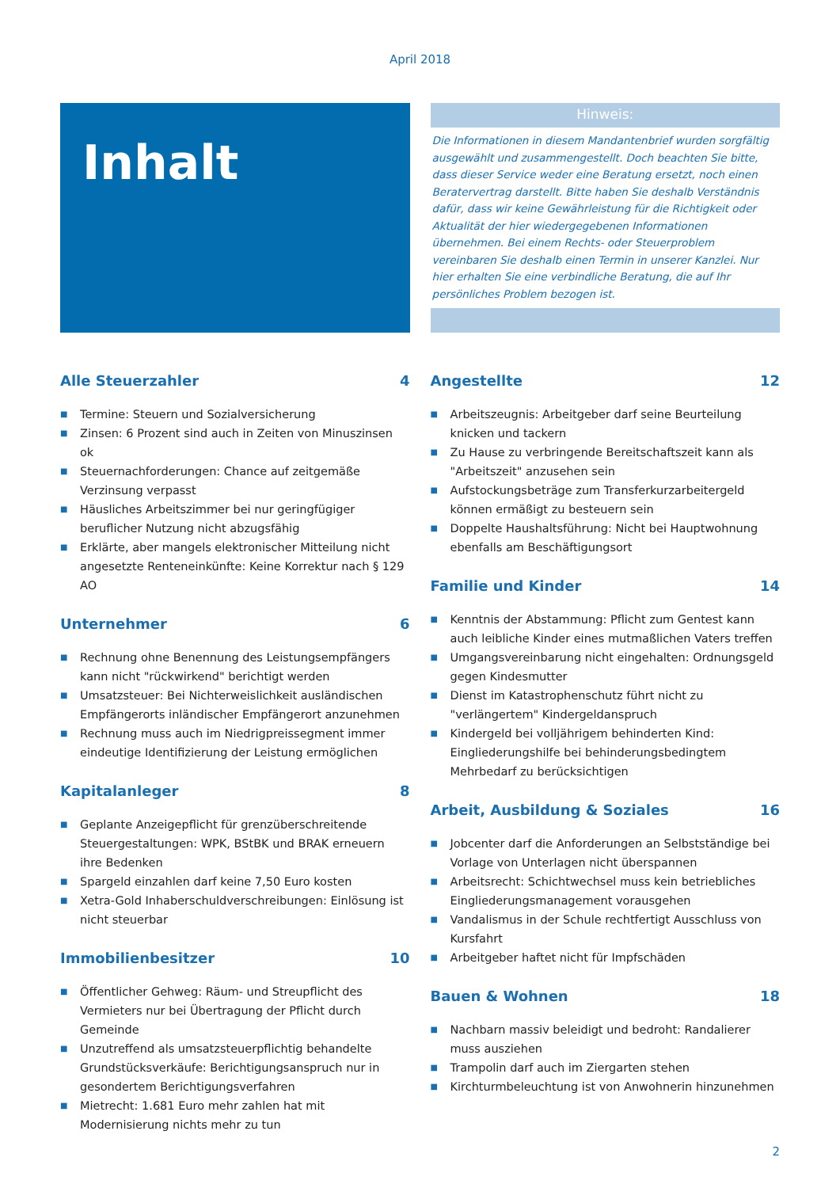April 2018
Inhalt
Hinweis:
Die Informationen in diesem Mandantenbrief wurden sorgfältig ausgewählt und zusammengestellt. Doch beachten Sie bitte, dass dieser Service weder eine Beratung ersetzt, noch einen Beratervertrag darstellt. Bitte haben Sie deshalb Verständnis dafür, dass wir keine Gewährleistung für die Richtigkeit oder Aktualität der hier wiedergegebenen Informationen übernehmen. Bei einem Rechts- oder Steuerproblem vereinbaren Sie deshalb einen Termin in unserer Kanzlei. Nur hier erhalten Sie eine verbindliche Beratung, die auf Ihr persönliches Problem bezogen ist.
Alle Steuerzahler 4
■ Termine: Steuern und Sozialversicherung
■ Zinsen: 6 Prozent sind auch in Zeiten von Minuszinsen ok
■ Steuernachforderungen: Chance auf zeitgemäße Verzinsung verpasst
■ Häusliches Arbeitszimmer bei nur geringfügiger beruflicher Nutzung nicht abzugsfähig
■ Erklärte, aber mangels elektronischer Mitteilung nicht angesetzte Renteneinkünfte: Keine Korrektur nach § 129 AO
Unternehmer 6
■ Rechnung ohne Benennung des Leistungsempfängers kann nicht "rückwirkend" berichtigt werden
■ Umsatzsteuer: Bei Nichterweislichkeit ausländischen Empfängerorts inländischer Empfängerort anzunehmen
■ Rechnung muss auch im Niedrigpreissegment immer eindeutige Identifizierung der Leistung ermöglichen
Kapitalanleger 8
■ Geplante Anzeigepflicht für grenzüberschreitende Steuergestaltungen: WPK, BStBK und BRAK erneuern ihre Bedenken
■ Spargeld einzahlen darf keine 7,50 Euro kosten
■ Xetra-Gold Inhaberschuldverschreibungen: Einlösung ist nicht steuerbar
Immobilienbesitzer 10
■ Öffentlicher Gehweg: Räum- und Streupflicht des Vermieters nur bei Übertragung der Pflicht durch Gemeinde
■ Unzutreffend als umsatzsteuerpflichtig behandelte Grundstücksverkäufe: Berichtigungsanspruch nur in gesondertem Berichtigungsverfahren
■ Mietrecht: 1.681 Euro mehr zahlen hat mit Modernisierung nichts mehr zu tun
Angestellte 12
■ Arbeitszeugnis: Arbeitgeber darf seine Beurteilung knicken und tackern
■ Zu Hause zu verbringende Bereitschaftszeit kann als "Arbeitszeit" anzusehen sein
■ Aufstockungsbeträge zum Transferkurzarbeitergeld können ermäßigt zu besteuern sein
■ Doppelte Haushaltsführung: Nicht bei Hauptwohnung ebenfalls am Beschäftigungsort
Familie und Kinder 14
■ Kenntnis der Abstammung: Pflicht zum Gentest kann auch leibliche Kinder eines mutmaßlichen Vaters treffen
■ Umgangsvereinbarung nicht eingehalten: Ordnungsgeld gegen Kindesmutter
■ Dienst im Katastrophenschutz führt nicht zu "verlängertem" Kindergeldanspruch
■ Kindergeld bei volljährigem behinderten Kind: Eingliederungshilfe bei behinderungsbedingtem Mehrbedarf zu berücksichtigen
Arbeit, Ausbildung & Soziales 16
■ Jobcenter darf die Anforderungen an Selbstständige bei Vorlage von Unterlagen nicht überspannen
■ Arbeitsrecht: Schichtwechsel muss kein betriebliches Eingliederungsmanagement vorausgehen
■ Vandalismus in der Schule rechtfertigt Ausschluss von Kursfahrt
■ Arbeitgeber haftet nicht für Impfschäden
Bauen & Wohnen 18
■ Nachbarn massiv beleidigt und bedroht: Randalierer muss ausziehen
■ Trampolin darf auch im Ziergarten stehen
■ Kirchturmbeleuchtung ist von Anwohnerin hinzunehmen
2